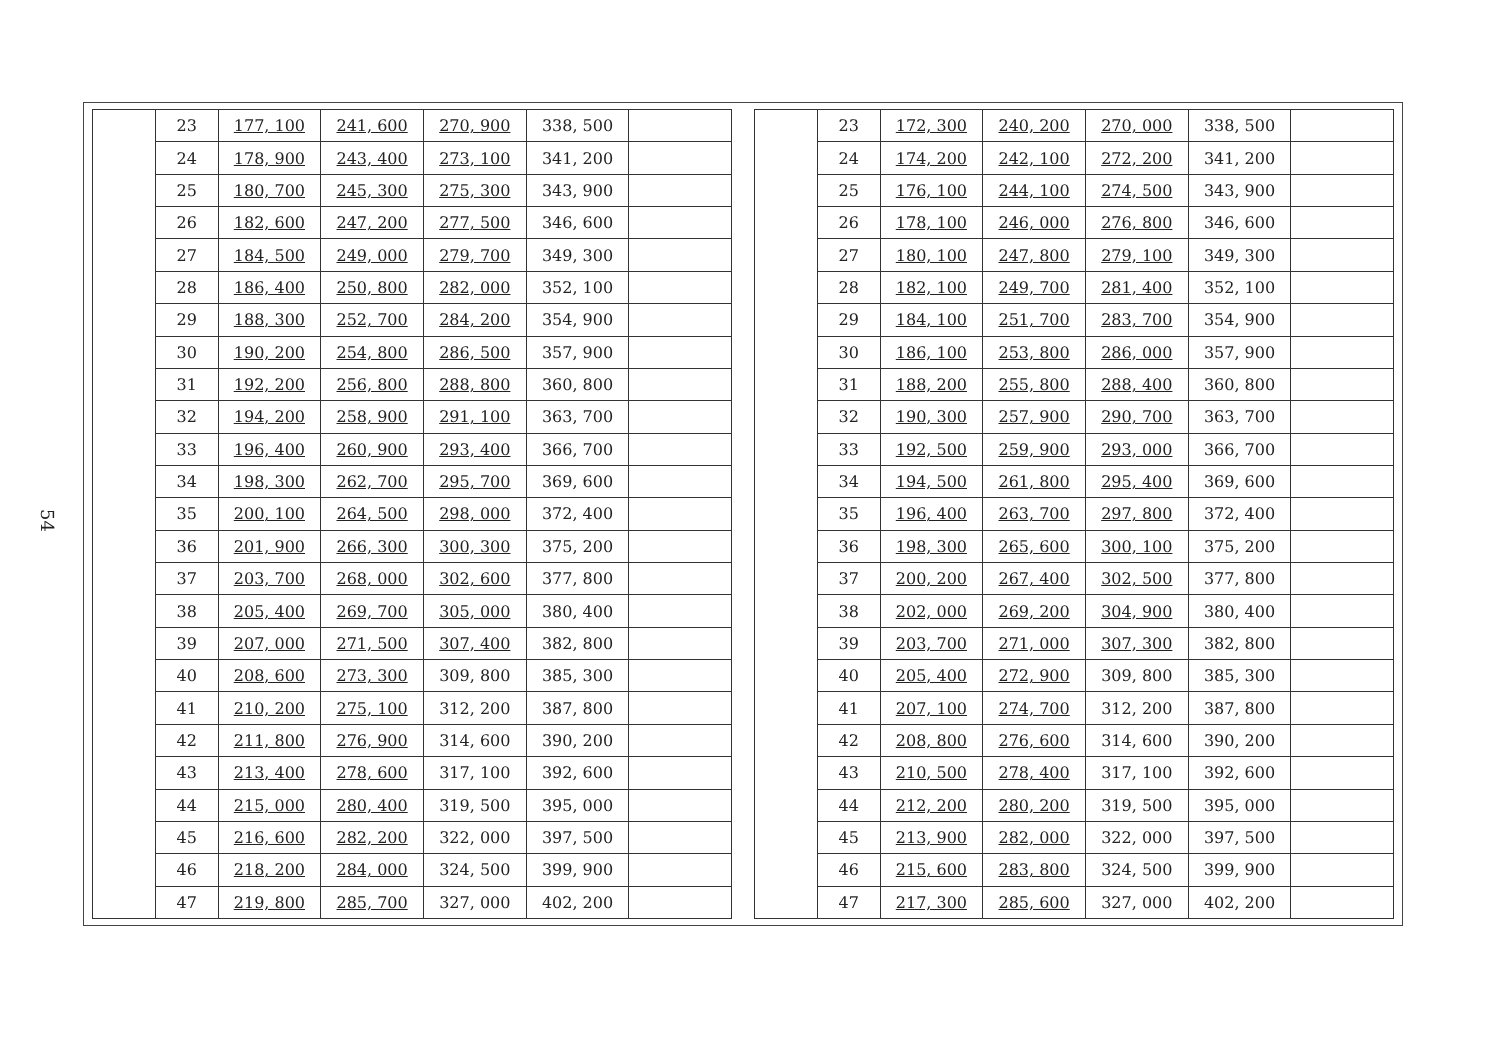54
| | 23 | 177, 100 | 241, 600 | 270, 900 | 338, 500 | |
| | 24 | 178, 900 | 243, 400 | 273, 100 | 341, 200 | |
| | 25 | 180, 700 | 245, 300 | 275, 300 | 343, 900 | |
| | 26 | 182, 600 | 247, 200 | 277, 500 | 346, 600 | |
| | 27 | 184, 500 | 249, 000 | 279, 700 | 349, 300 | |
| | 28 | 186, 400 | 250, 800 | 282, 000 | 352, 100 | |
| | 29 | 188, 300 | 252, 700 | 284, 200 | 354, 900 | |
| | 30 | 190, 200 | 254, 800 | 286, 500 | 357, 900 | |
| | 31 | 192, 200 | 256, 800 | 288, 800 | 360, 800 | |
| | 32 | 194, 200 | 258, 900 | 291, 100 | 363, 700 | |
| | 33 | 196, 400 | 260, 900 | 293, 400 | 366, 700 | |
| | 34 | 198, 300 | 262, 700 | 295, 700 | 369, 600 | |
| | 35 | 200, 100 | 264, 500 | 298, 000 | 372, 400 | |
| | 36 | 201, 900 | 266, 300 | 300, 300 | 375, 200 | |
| | 37 | 203, 700 | 268, 000 | 302, 600 | 377, 800 | |
| | 38 | 205, 400 | 269, 700 | 305, 000 | 380, 400 | |
| | 39 | 207, 000 | 271, 500 | 307, 400 | 382, 800 | |
| | 40 | 208, 600 | 273, 300 | 309, 800 | 385, 300 | |
| | 41 | 210, 200 | 275, 100 | 312, 200 | 387, 800 | |
| | 42 | 211, 800 | 276, 900 | 314, 600 | 390, 200 | |
| | 43 | 213, 400 | 278, 600 | 317, 100 | 392, 600 | |
| | 44 | 215, 000 | 280, 400 | 319, 500 | 395, 000 | |
| | 45 | 216, 600 | 282, 200 | 322, 000 | 397, 500 | |
| | 46 | 218, 200 | 284, 000 | 324, 500 | 399, 900 | |
| | 47 | 219, 800 | 285, 700 | 327, 000 | 402, 200 | |
| | 23 | 172, 300 | 240, 200 | 270, 000 | 338, 500 | |
| | 24 | 174, 200 | 242, 100 | 272, 200 | 341, 200 | |
| | 25 | 176, 100 | 244, 100 | 274, 500 | 343, 900 | |
| | 26 | 178, 100 | 246, 000 | 276, 800 | 346, 600 | |
| | 27 | 180, 100 | 247, 800 | 279, 100 | 349, 300 | |
| | 28 | 182, 100 | 249, 700 | 281, 400 | 352, 100 | |
| | 29 | 184, 100 | 251, 700 | 283, 700 | 354, 900 | |
| | 30 | 186, 100 | 253, 800 | 286, 000 | 357, 900 | |
| | 31 | 188, 200 | 255, 800 | 288, 400 | 360, 800 | |
| | 32 | 190, 300 | 257, 900 | 290, 700 | 363, 700 | |
| | 33 | 192, 500 | 259, 900 | 293, 000 | 366, 700 | |
| | 34 | 194, 500 | 261, 800 | 295, 400 | 369, 600 | |
| | 35 | 196, 400 | 263, 700 | 297, 800 | 372, 400 | |
| | 36 | 198, 300 | 265, 600 | 300, 100 | 375, 200 | |
| | 37 | 200, 200 | 267, 400 | 302, 500 | 377, 800 | |
| | 38 | 202, 000 | 269, 200 | 304, 900 | 380, 400 | |
| | 39 | 203, 700 | 271, 000 | 307, 300 | 382, 800 | |
| | 40 | 205, 400 | 272, 900 | 309, 800 | 385, 300 | |
| | 41 | 207, 100 | 274, 700 | 312, 200 | 387, 800 | |
| | 42 | 208, 800 | 276, 600 | 314, 600 | 390, 200 | |
| | 43 | 210, 500 | 278, 400 | 317, 100 | 392, 600 | |
| | 44 | 212, 200 | 280, 200 | 319, 500 | 395, 000 | |
| | 45 | 213, 900 | 282, 000 | 322, 000 | 397, 500 | |
| | 46 | 215, 600 | 283, 800 | 324, 500 | 399, 900 | |
| | 47 | 217, 300 | 285, 600 | 327, 000 | 402, 200 | |